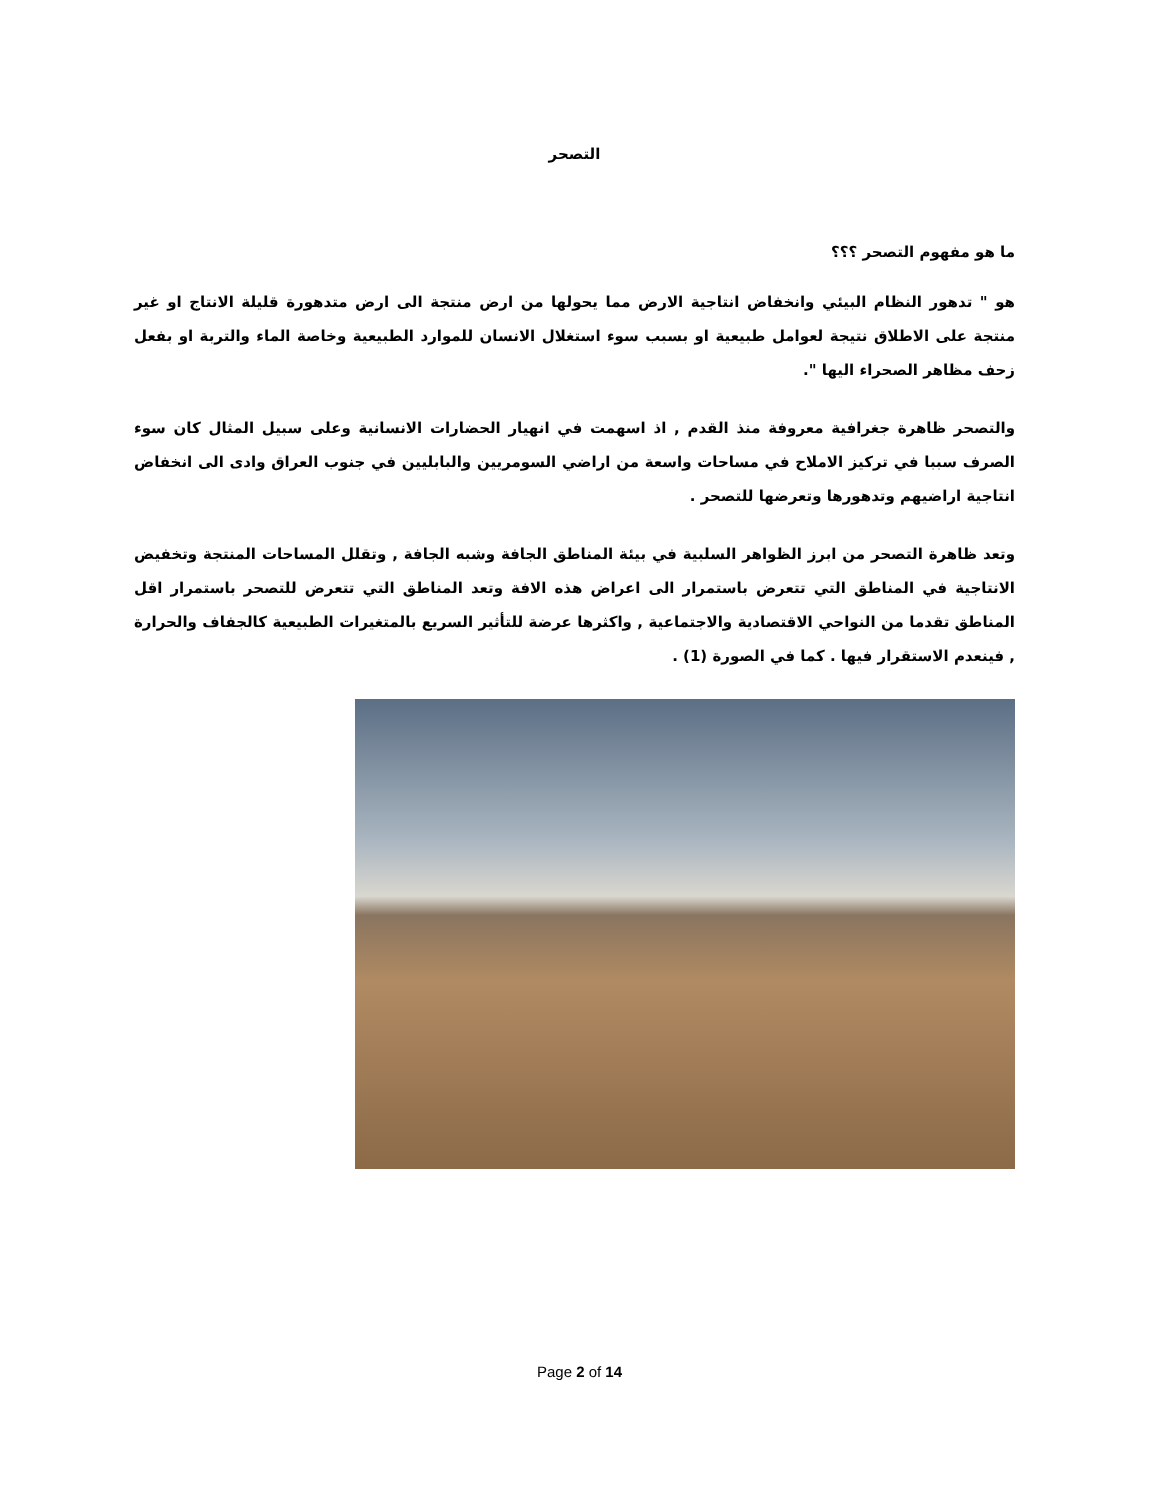التصحر
ما هو مفهوم التصحر ؟؟؟
هو " تدهور النظام البيئي وانخفاض انتاجية الارض مما يحولها من ارض منتجة الى ارض متدهورة قليلة الانتاج او غير منتجة على الاطلاق نتيجة لعوامل طبيعية او بسبب سوء استغلال الانسان للموارد الطبيعية وخاصة الماء والتربة او بفعل زحف مظاهر الصحراء اليها ".
والتصحر ظاهرة جغرافية معروفة منذ القدم , اذ اسهمت في انهيار الحضارات الانسانية وعلى سبيل المثال كان سوء الصرف سببا في تركيز الاملاح في مساحات واسعة من اراضي السومريين والبابليين في جنوب العراق وادى الى انخفاض انتاجية اراضيهم وتدهورها وتعرضها للتصحر .
وتعد ظاهرة التصحر من ابرز الظواهر السلبية في بيئة المناطق الجافة وشبه الجافة , وتقلل المساحات المنتجة وتخفيض الانتاجية في المناطق التي تتعرض باستمرار الى اعراض هذه الافة وتعد المناطق التي تتعرض للتصحر باستمرار اقل المناطق تقدما من النواحي الاقتصادية والاجتماعية , واكثرها عرضة للتأثير السريع بالمتغيرات الطبيعية كالجفاف والحرارة , فينعدم الاستقرار فيها . كما في الصورة (1) .
Page 2 of 14